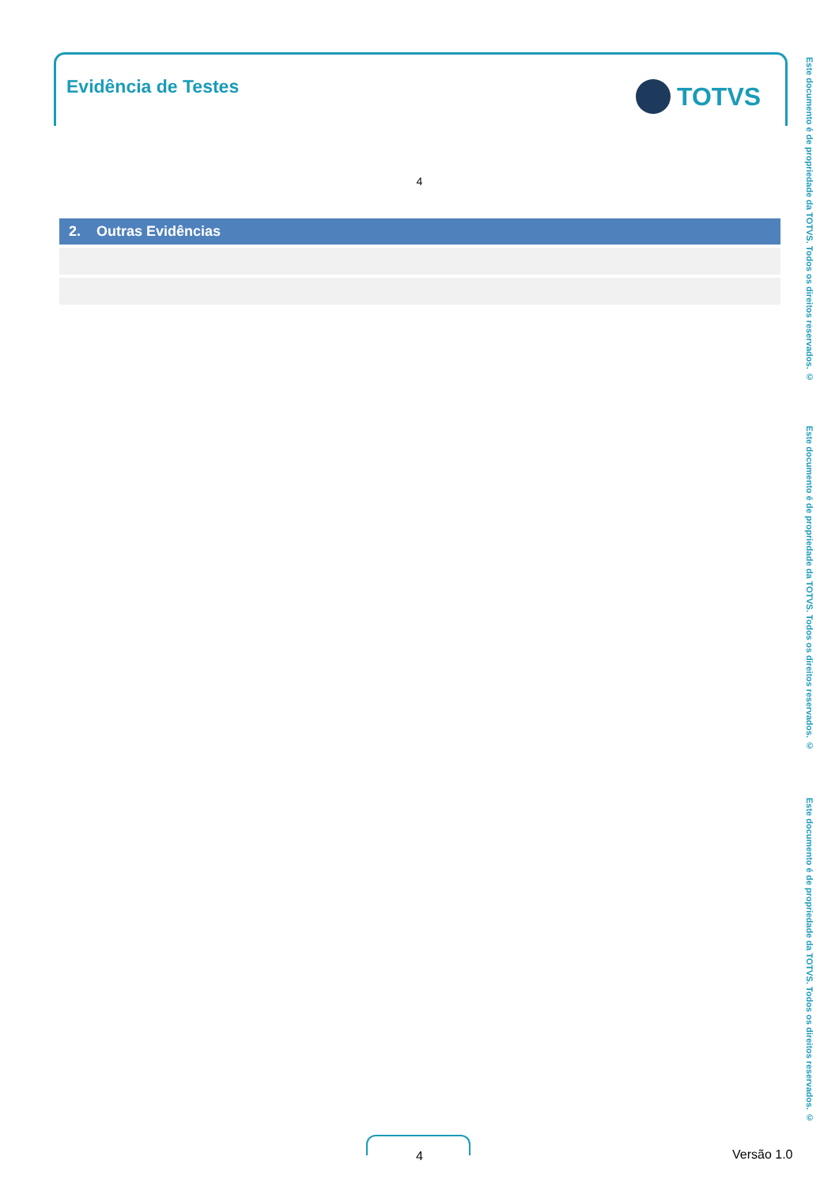Evidência de Testes TOTVS
4
| 2. Outras Evidências |
| --- |
Este documento é de propriedade da TOTVS. Todos os direitos reservados. ©
Este documento é de propriedade da TOTVS. Todos os direitos reservados. ©
Este documento é de propriedade da TOTVS. Todos os direitos reservados. ©
4 Versão 1.0